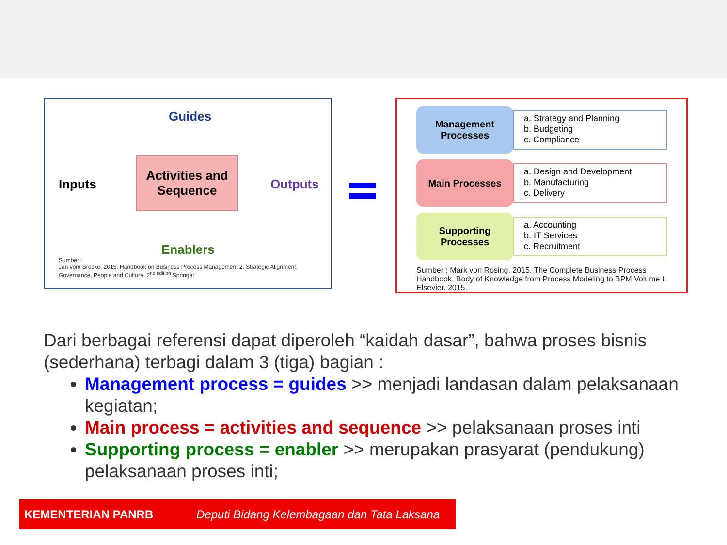Guides
Inputs
Activities and Sequence
Outputs
Enablers
Sumber :
Jan vom Brocke. 2015. Handbook on Business Process Management 2. Strategic Alignment, Governance, People and Culture. 2<sup>nd edition</sup> Springer
Management Processes
a. Strategy and Planning
b. Budgeting
c. Compliance
Main Processes
a. Design and Development
b. Manufacturing
c. Delivery
Supporting Processes
a. Accounting
b. IT Services
c. Recruitment
Sumber : Mark von Rosing. 2015. The Complete Business Process Handbook. Body of Knowledge from Process Modeling to BPM Volume I. Elsevier. 2015.
Dari berbagai referensi dapat diperoleh “kaidah dasar”, bahwa proses bisnis (sederhana) terbagi dalam 3 (tiga) bagian :
Management process = guides >> menjadi landasan dalam pelaksanaan kegiatan;
Main process = activities and sequence >> pelaksanaan proses inti
Supporting process = enabler >> merupakan prasyarat (pendukung) pelaksanaan proses inti;
KEMENTERIAN PANRB Deputi Bidang Kelembagaan dan Tata Laksana